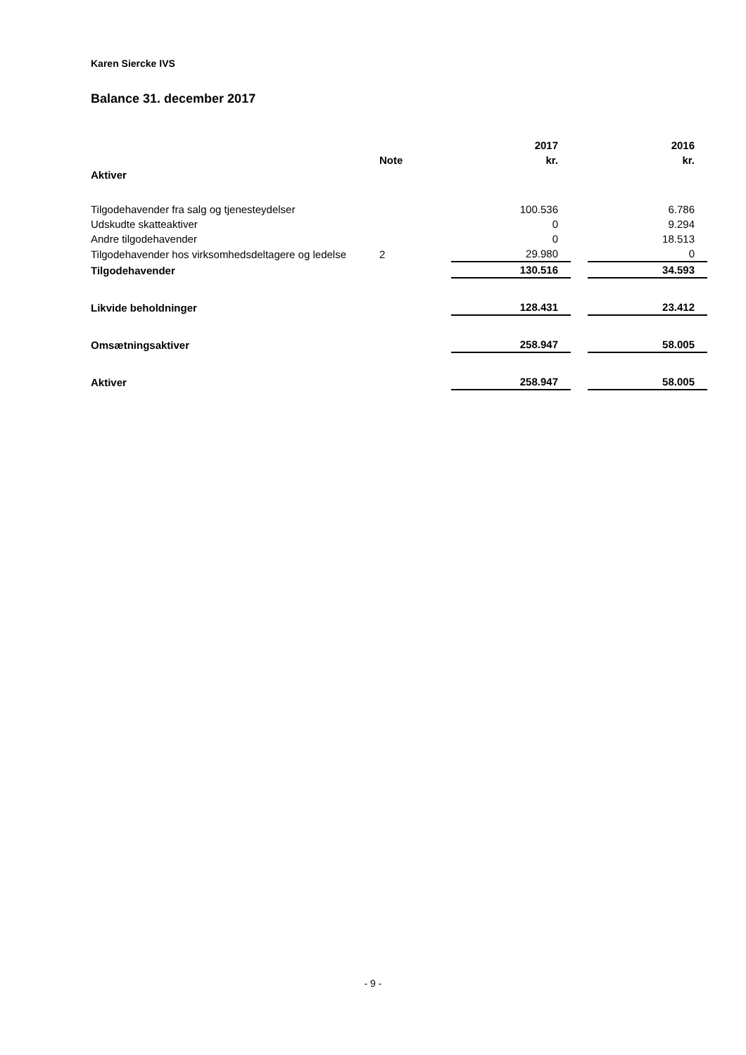Karen Siercke IVS
Balance 31. december 2017
| | | 2017 | | 2016 |
| --- | --- | --- | --- | --- |
| | Note | kr. | | kr. |
| Aktiver | | | | |
| Tilgodehavender fra salg og tjenesteydelser | | 100.536 | | 6.786 |
| Udskudte skatteaktiver | | 0 | | 9.294 |
| Andre tilgodehavender | | 0 | | 18.513 |
| Tilgodehavender hos virksomhedsdeltagere og ledelse | 2 | 29.980 | | 0 |
| Tilgodehavender | | 130.516 | | 34.593 |
| Likvide beholdninger | | 128.431 | | 23.412 |
| Omsætningsaktiver | | 258.947 | | 58.005 |
| Aktiver | | 258.947 | | 58.005 |
- 9 -